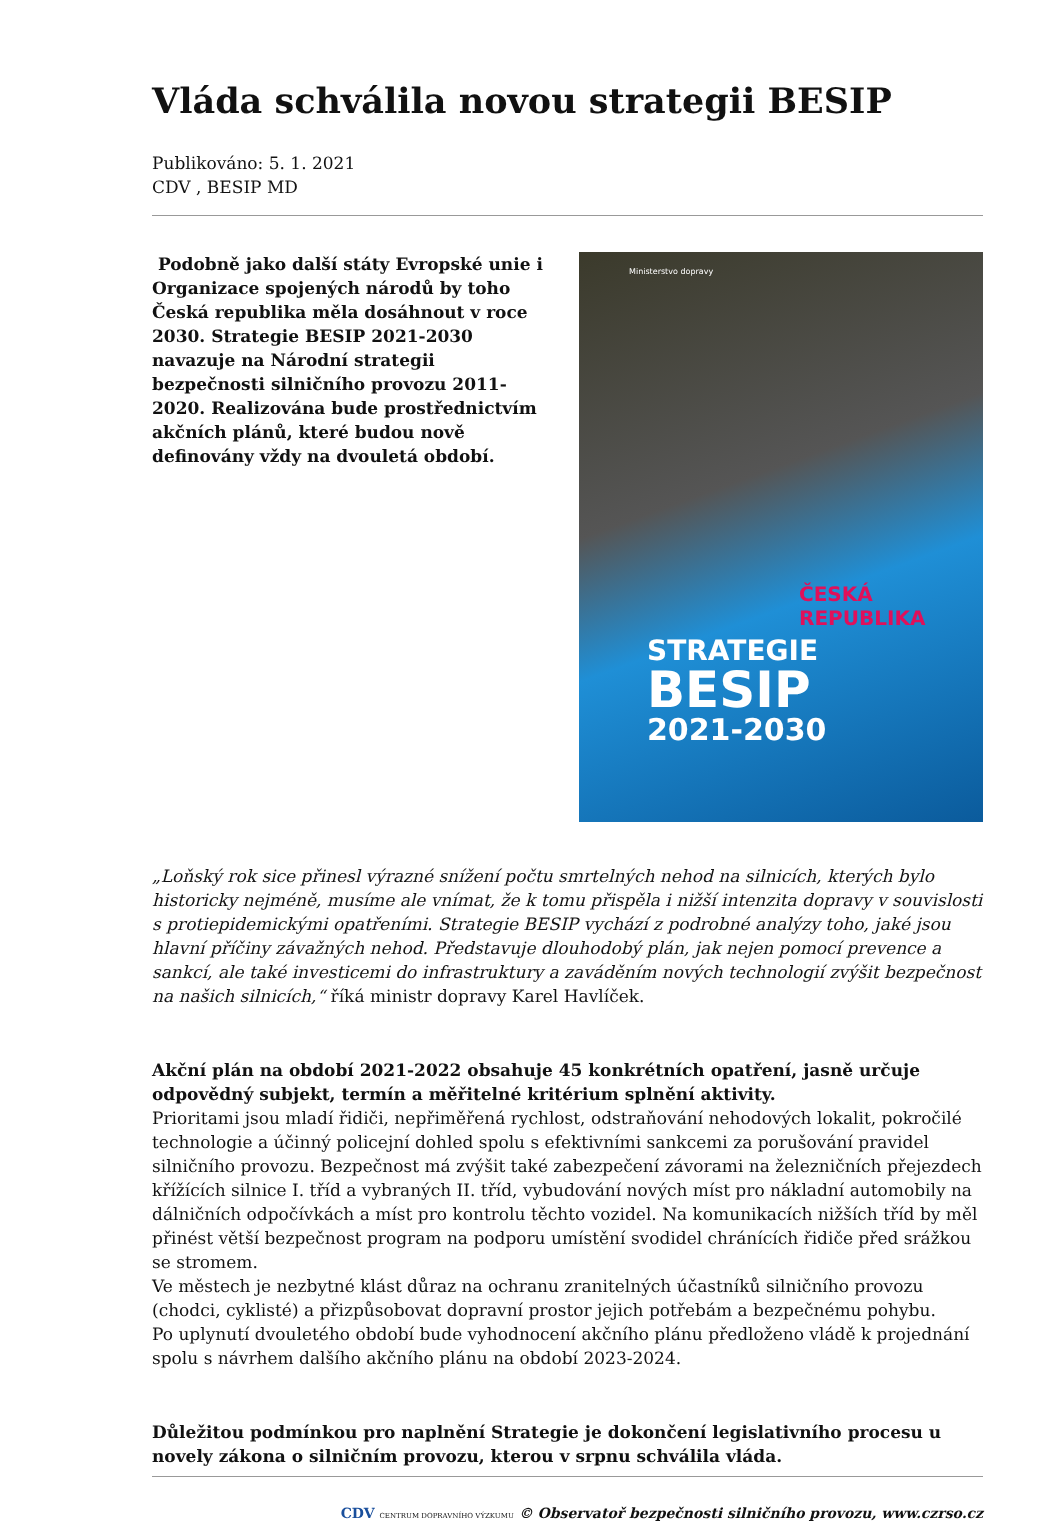Vláda schválila novou strategii BESIP
Publikováno: 5. 1. 2021
CDV , BESIP MD
Podobně jako další státy Evropské unie i Organizace spojených národů by toho Česká republika měla dosáhnout v roce 2030. Strategie BESIP 2021-2030 navazuje na Národní strategii bezpečnosti silničního provozu 2011-2020. Realizována bude prostřednictvím akčních plánů, které budou nově definovány vždy na dvouletá období.
Ministerstvo dopravy
ČESKÁ REPUBLIKA
STRATEGIE
BESIP
2021-2030
„Loňský rok sice přinesl výrazné snížení počtu smrtelných nehod na silnicích, kterých bylo historicky nejméně, musíme ale vnímat, že k tomu přispěla i nižší intenzita dopravy v souvislosti s protiepidemickými opatřeními. Strategie BESIP vychází z podrobné analýzy toho, jaké jsou hlavní příčiny závažných nehod. Představuje dlouhodobý plán, jak nejen pomocí prevence a sankcí, ale také investicemi do infrastruktury a zaváděním nových technologií zvýšit bezpečnost na našich silnicích,“ říká ministr dopravy Karel Havlíček.
Akční plán na období 2021-2022 obsahuje 45 konkrétních opatření, jasně určuje odpovědný subjekt, termín a měřitelné kritérium splnění aktivity.
Prioritami jsou mladí řidiči, nepřiměřená rychlost, odstraňování nehodových lokalit, pokročilé technologie a účinný policejní dohled spolu s efektivními sankcemi za porušování pravidel silničního provozu. Bezpečnost má zvýšit také zabezpečení závorami na železničních přejezdech křížících silnice I. tříd a vybraných II. tříd, vybudování nových míst pro nákladní automobily na dálničních odpočívkách a míst pro kontrolu těchto vozidel. Na komunikacích nižších tříd by měl přinést větší bezpečnost program na podporu umístění svodidel chránících řidiče před srážkou se stromem.
Ve městech je nezbytné klást důraz na ochranu zranitelných účastníků silničního provozu (chodci, cyklisté) a přizpůsobovat dopravní prostor jejich potřebám a bezpečnému pohybu.
Po uplynutí dvouletého období bude vyhodnocení akčního plánu předloženo vládě k projednání spolu s návrhem dalšího akčního plánu na období 2023-2024.
Důležitou podmínkou pro naplnění Strategie je dokončení legislativního procesu u novely zákona o silničním provozu, kterou v srpnu schválila vláda.
CDV CENTRUM DOPRAVNÍHO VÝZKUMU © Observatoř bezpečnosti silničního provozu, www.czrso.cz